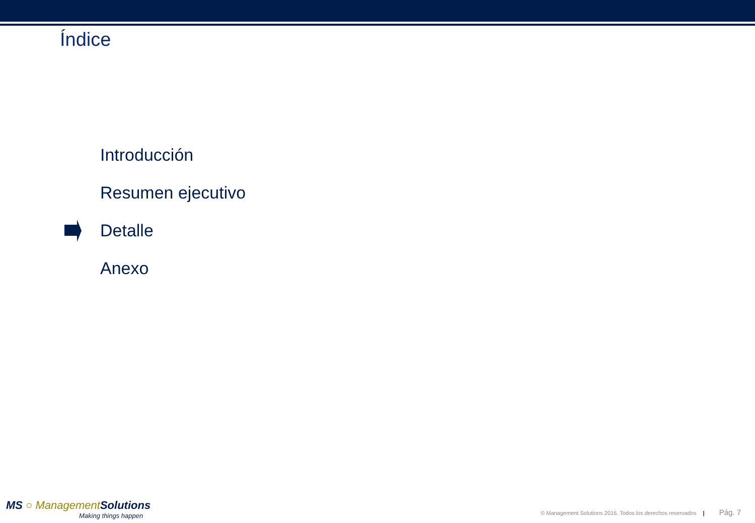Índice
Introducción
Resumen ejecutivo
Detalle
Anexo
MS ○ Management Solutions
Making things happen
© Management Solutions 2016. Todos los derechos reservados | Pág. 7